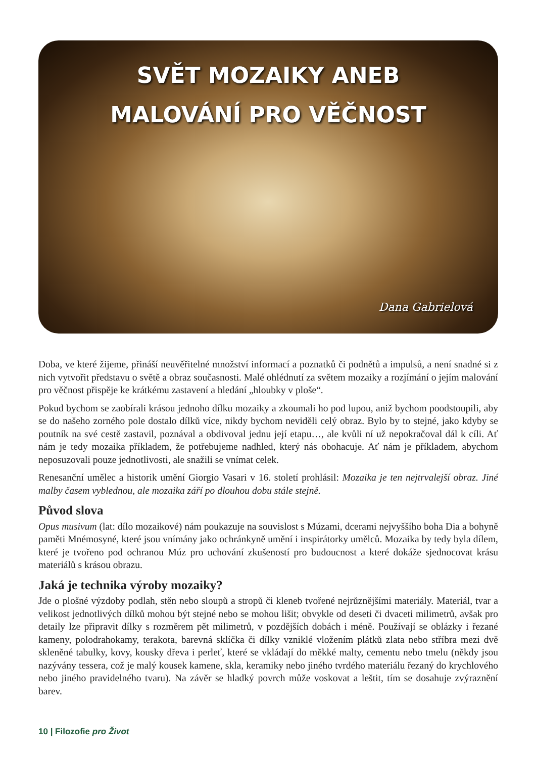SVĚT MOZAIKY ANEB
MALOVÁNÍ PRO VĚČNOST
Dana Gabrielová
Doba, ve které žijeme, přináší neuvěřitelné množství informací a poznatků či podnětů a impulsů, a není snadné si z nich vytvořit představu o světě a obraz současnosti. Malé ohlédnutí za světem mozaiky a rozjímání o jejím malování pro věčnost přispěje ke krátkému zastavení a hledání „hloubky v ploše“.
Pokud bychom se zaobírali krásou jednoho dílku mozaiky a zkoumali ho pod lupou, aniž bychom poodstoupili, aby se do našeho zorného pole dostalo dílků více, nikdy bychom neviděli celý obraz. Bylo by to stejné, jako kdyby se poutník na své cestě zastavil, poznával a obdivoval jednu její etapu…, ale kvůli ní už nepokračoval dál k cíli. Ať nám je tedy mozaika příkladem, že potřebujeme nadhled, který nás obohacuje. Ať nám je příkladem, abychom neposuzovali pouze jednotlivosti, ale snažili se vnímat celek.
Renesanční umělec a historik umění Giorgio Vasari v 16. století prohlásil: Mozaika je ten nejtrvalejší obraz. Jiné malby časem vyblednou, ale mozaika září po dlouhou dobu stále stejně.
Původ slova
Opus musivum (lat: dílo mozaikové) nám poukazuje na souvislost s Múzami, dcerami nejvyššího boha Dia a bohyně paměti Mnémosyné, které jsou vnímány jako ochránkyně umění i inspirátorky umělců. Mozaika by tedy byla dílem, které je tvořeno pod ochranou Múz pro uchování zkušeností pro budoucnost a které dokáže sjednocovat krásu materiálů s krásou obrazu.
Jaká je technika výroby mozaiky?
Jde o plošné výzdoby podlah, stěn nebo sloupů a stropů či kleneb tvořené nejrůznějšími materiály. Materiál, tvar a velikost jednotlivých dílků mohou být stejné nebo se mohou lišit; obvykle od deseti či dvaceti milimetrů, avšak pro detaily lze připravit dílky s rozměrem pět milimetrů, v pozdějších dobách i méně. Používají se oblázky i řezané kameny, polodrahokamy, terakota, barevná sklíčka či dílky vzniklé vložením plátků zlata nebo stříbra mezi dvě skleněné tabulky, kovy, kousky dřeva i perleť, které se vkládají do měkké malty, cementu nebo tmelu (někdy jsou nazývány tessera, což je malý kousek kamene, skla, keramiky nebo jiného tvrdého materiálu řezaný do krychlového nebo jiného pravidelného tvaru). Na závěr se hladký povrch může voskovat a leštit, tím se dosahuje zvýraznění barev.
10 | Filozofie pro Život